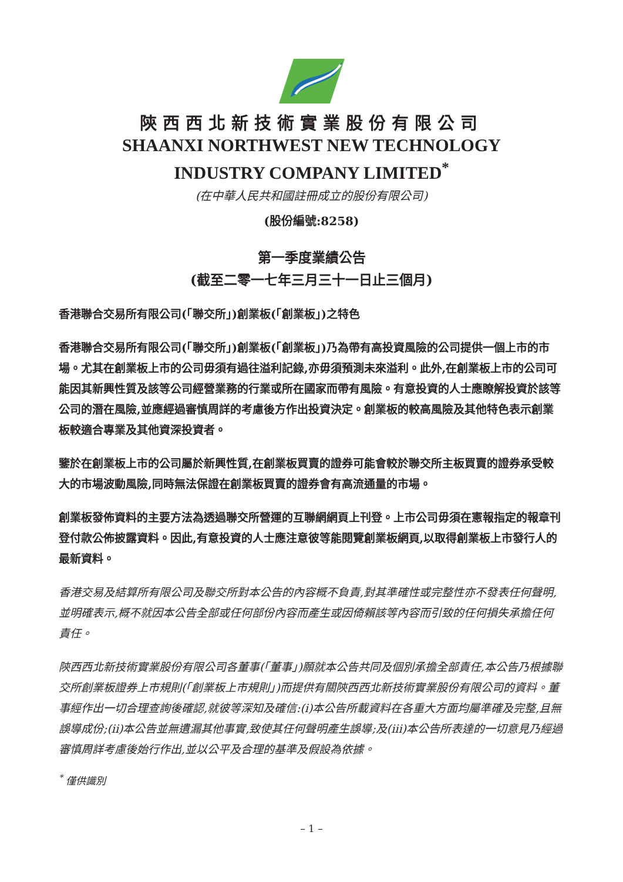陝西西北新技術實業股份有限公司
SHAANXI NORTHWEST NEW TECHNOLOGY
INDUSTRY COMPANY LIMITED<sup>*</sup>
(在中華人民共和國註冊成立的股份有限公司)
(股份編號:8258)
第一季度業績公告
(截至二零一七年三月三十一日止三個月)
香港聯合交易所有限公司(「聯交所」)創業板(「創業板」)之特色
香港聯合交易所有限公司(「聯交所」)創業板(「創業板」)乃為帶有高投資風險的公司提供一個上市的市場。尤其在創業板上市的公司毋須有過往溢利記錄,亦毋須預測未來溢利。此外,在創業板上市的公司可能因其新興性質及該等公司經營業務的行業或所在國家而帶有風險。有意投資的人士應瞭解投資於該等公司的潛在風險,並應經過審慎周詳的考慮後方作出投資決定。創業板的較高風險及其他特色表示創業板較適合專業及其他資深投資者。
鑒於在創業板上市的公司屬於新興性質,在創業板買賣的證券可能會較於聯交所主板買賣的證券承受較大的市場波動風險,同時無法保證在創業板買賣的證券會有高流通量的市場。
創業板發佈資料的主要方法為透過聯交所營運的互聯網網頁上刊登。上市公司毋須在憲報指定的報章刊登付款公佈披露資料。因此,有意投資的人士應注意彼等能閱覽創業板網頁,以取得創業板上市發行人的最新資料。
香港交易及結算所有限公司及聯交所對本公告的內容概不負責,對其準確性或完整性亦不發表任何聲明,並明確表示,概不就因本公告全部或任何部份內容而產生或因倚賴該等內容而引致的任何損失承擔任何責任。
陝西西北新技術實業股份有限公司各董事(「董事」)願就本公告共同及個別承擔全部責任,本公告乃根據聯交所創業板證券上市規則(「創業板上市規則」)而提供有關陝西西北新技術實業股份有限公司的資料。董事經作出一切合理查詢後確認,就彼等深知及確信:(i)本公告所載資料在各重大方面均屬準確及完整,且無誤導成份;(ii)本公告並無遺漏其他事實,致使其任何聲明產生誤導;及(iii)本公告所表達的一切意見乃經過審慎周詳考慮後始行作出,並以公平及合理的基準及假設為依據。
<sup>*</sup> 僅供識別
– 1 –